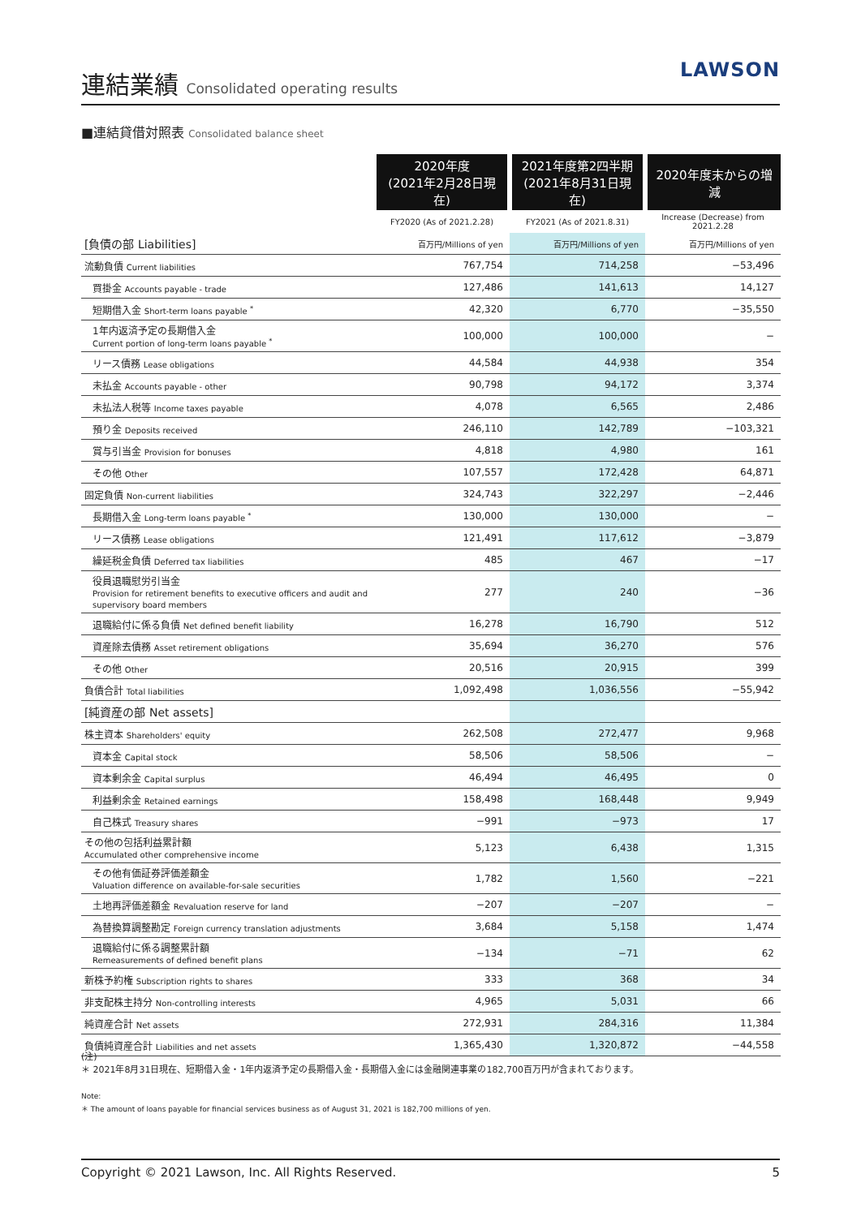連結業績 Consolidated operating results
LAWSON
■連結貸借対照表 Consolidated balance sheet
| | 2020年度 (2021年2月28日現在) | 2021年度第2四半期 (2021年8月31日現在) | 2020年度末からの増減 |
| --- | --- | --- | --- |
| | FY2020 (As of 2021.2.28) | FY2021 (As of 2021.8.31) | Increase (Decrease) from 2021.2.28 |
| [負債の部 Liabilities] | 百万円/Millions of yen | 百万円/Millions of yen | 百万円/Millions of yen |
| 流動負債 Current liabilities | 767,754 | 714,258 | −53,496 |
| 買掛金 Accounts payable - trade | 127,486 | 141,613 | 14,127 |
| 短期借入金 Short-term loans payable <sup>*</sup> | 42,320 | 6,770 | −35,550 |
| 1年内返済予定の長期借入金 Current portion of long-term loans payable <sup>*</sup> | 100,000 | 100,000 | − |
| リース債務 Lease obligations | 44,584 | 44,938 | 354 |
| 未払金 Accounts payable - other | 90,798 | 94,172 | 3,374 |
| 未払法人税等 Income taxes payable | 4,078 | 6,565 | 2,486 |
| 預り金 Deposits received | 246,110 | 142,789 | −103,321 |
| 賞与引当金 Provision for bonuses | 4,818 | 4,980 | 161 |
| その他 Other | 107,557 | 172,428 | 64,871 |
| 固定負債 Non-current liabilities | 324,743 | 322,297 | −2,446 |
| 長期借入金 Long-term loans payable <sup>*</sup> | 130,000 | 130,000 | − |
| リース債務 Lease obligations | 121,491 | 117,612 | −3,879 |
| 繰延税金負債 Deferred tax liabilities | 485 | 467 | −17 |
| 役員退職慰労引当金 Provision for retirement benefits to executive officers and audit and supervisory board members | 277 | 240 | −36 |
| 退職給付に係る負債 Net defined benefit liability | 16,278 | 16,790 | 512 |
| 資産除去債務 Asset retirement obligations | 35,694 | 36,270 | 576 |
| その他 Other | 20,516 | 20,915 | 399 |
| 負債合計 Total liabilities | 1,092,498 | 1,036,556 | −55,942 |
| [純資産の部 Net assets] | | | |
| 株主資本 Shareholders' equity | 262,508 | 272,477 | 9,968 |
| 資本金 Capital stock | 58,506 | 58,506 | − |
| 資本剰余金 Capital surplus | 46,494 | 46,495 | 0 |
| 利益剰余金 Retained earnings | 158,498 | 168,448 | 9,949 |
| 自己株式 Treasury shares | −991 | −973 | 17 |
| その他の包括利益累計額 Accumulated other comprehensive income | 5,123 | 6,438 | 1,315 |
| その他有価証券評価差額金 Valuation difference on available-for-sale securities | 1,782 | 1,560 | −221 |
| 土地再評価差額金 Revaluation reserve for land | −207 | −207 | − |
| 為替換算調整勘定 Foreign currency translation adjustments | 3,684 | 5,158 | 1,474 |
| 退職給付に係る調整累計額 Remeasurements of defined benefit plans | −134 | −71 | 62 |
| 新株予約権 Subscription rights to shares | 333 | 368 | 34 |
| 非支配株主持分 Non-controlling interests | 4,965 | 5,031 | 66 |
| 純資産合計 Net assets | 272,931 | 284,316 | 11,384 |
| 負債純資産合計 Liabilities and net assets | 1,365,430 | 1,320,872 | −44,558 |
(注)
＊ 2021年8月31日現在、短期借入金・1年内返済予定の長期借入金・長期借入金には金融関連事業の182,700百万円が含まれております。
Note:
＊ The amount of loans payable for financial services business as of August 31, 2021 is 182,700 millions of yen.
Copyright © 2021 Lawson, Inc. All Rights Reserved. 5